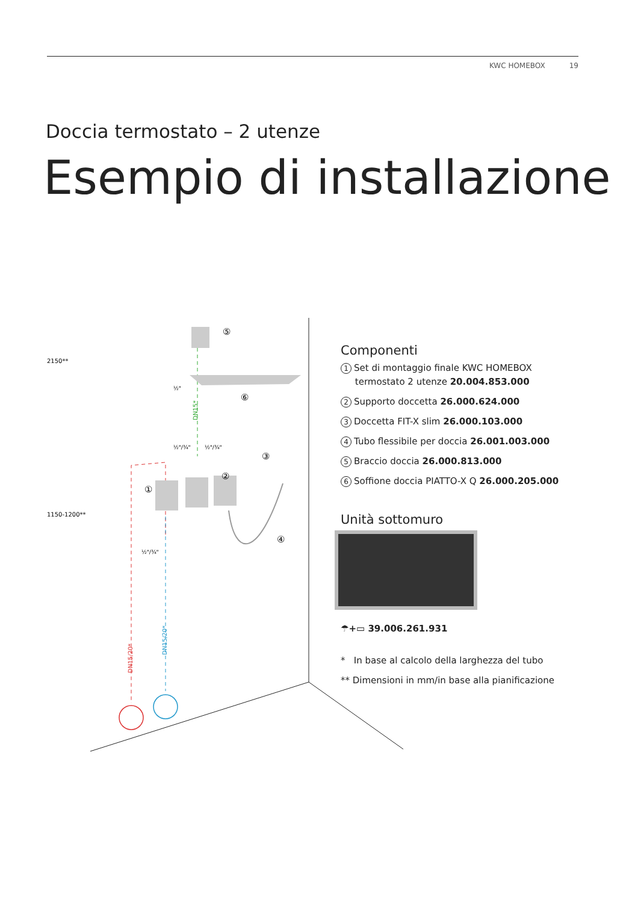KWC HOMEBOX 19
Doccia termostato – 2 utenze
Esempio di installazione
2150**
1150-1200**
½"
½"/¾"
½"/¾"
½"/¾"
DN15*
DN15/20*
DN15/20*
①
②
③
④
⑤
⑥
Componenti
1 Set di montaggio finale KWC HOMEBOX
termostato 2 utenze 20.004.853.000
2 Supporto doccetta 26.000.624.000
3 Doccetta FIT-X slim 26.000.103.000
4 Tubo flessibile per doccia 26.001.003.000
5 Braccio doccia 26.000.813.000
6 Soffione doccia PIATTO-X Q 26.000.205.000
Unità sottomuro
☂+▭ 39.006.261.931
* In base al calcolo della larghezza del tubo
** Dimensioni in mm/in base alla pianificazione